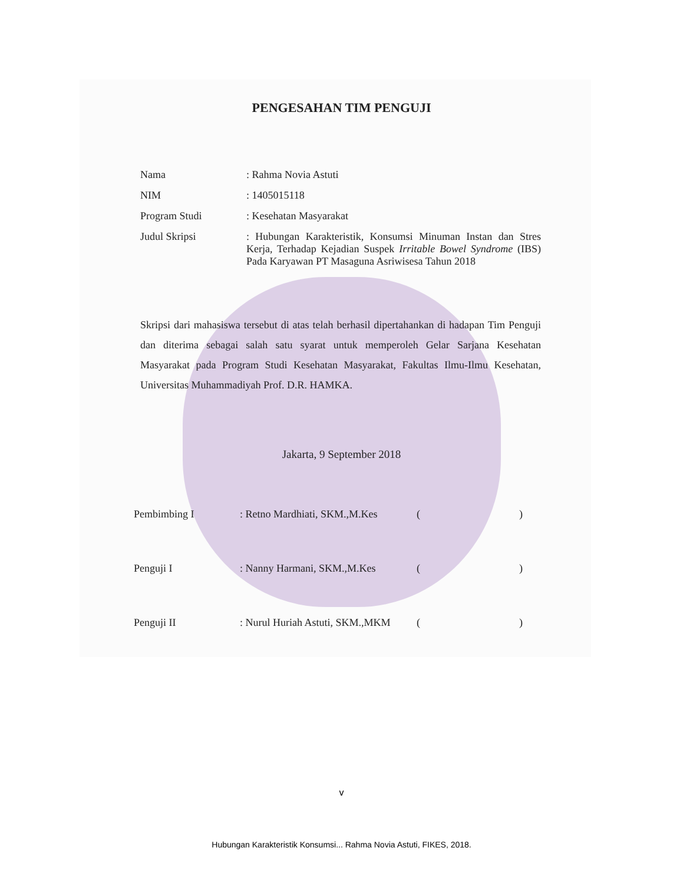PENGESAHAN TIM PENGUJI
Nama : Rahma Novia Astuti
NIM : 1405015118
Program Studi : Kesehatan Masyarakat
Judul Skripsi : Hubungan Karakteristik, Konsumsi Minuman Instan dan Stres Kerja, Terhadap Kejadian Suspek Irritable Bowel Syndrome (IBS) Pada Karyawan PT Masaguna Asriwisesa Tahun 2018
Skripsi dari mahasiswa tersebut di atas telah berhasil dipertahankan di hadapan Tim Penguji dan diterima sebagai salah satu syarat untuk memperoleh Gelar Sarjana Kesehatan Masyarakat pada Program Studi Kesehatan Masyarakat, Fakultas Ilmu-Ilmu Kesehatan, Universitas Muhammadiyah Prof. D.R. HAMKA.
Jakarta, 9 September 2018
Pembimbing I : Retno Mardhiati, SKM.,M.Kes
()
Penguji I : Nanny Harmani, SKM.,M.Kes ()
Penguji II : Nurul Huriah Astuti, SKM.,MKM
()
v
Hubungan Karakteristik Konsumsi... Rahma Novia Astuti, FIKES, 2018.